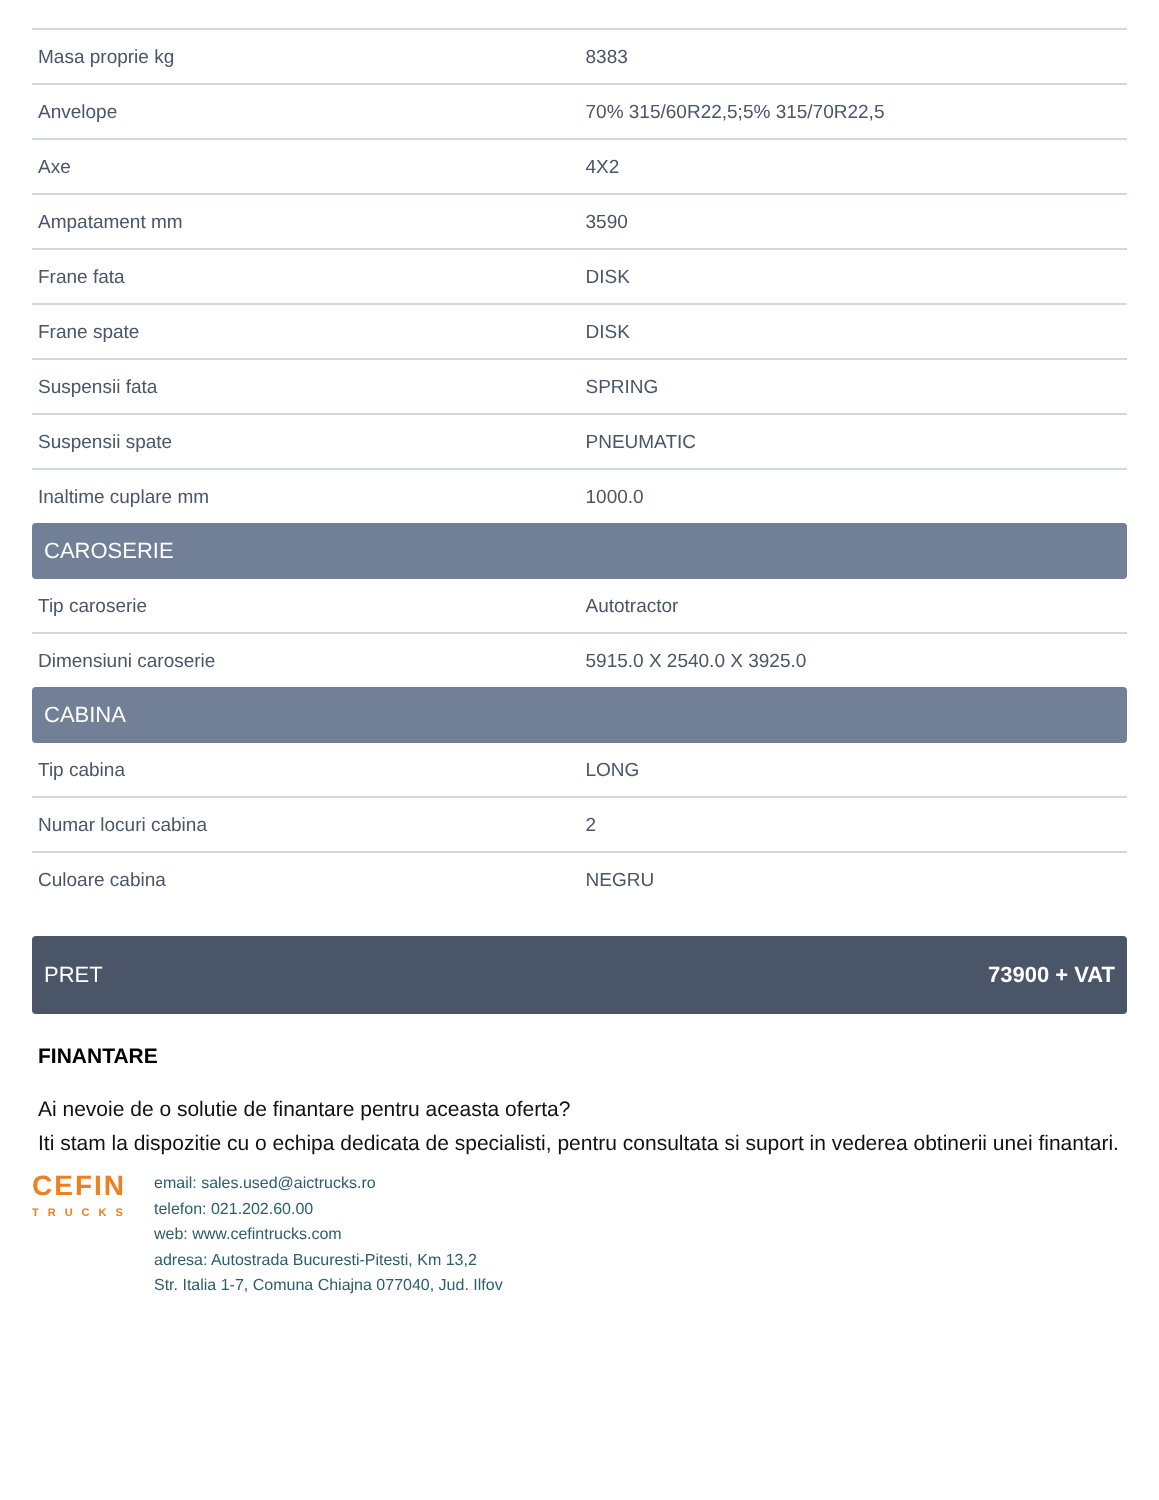| Masa proprie kg | 8383 |
| Anvelope | 70% 315/60R22,5;5% 315/70R22,5 |
| Axe | 4X2 |
| Ampatament mm | 3590 |
| Frane fata | DISK |
| Frane spate | DISK |
| Suspensii fata | SPRING |
| Suspensii spate | PNEUMATIC |
| Inaltime cuplare mm | 1000.0 |
CAROSERIE
| Tip caroserie | Autotractor |
| Dimensiuni caroserie | 5915.0 X 2540.0 X 3925.0 |
CABINA
| Tip cabina | LONG |
| Numar locuri cabina | 2 |
| Culoare cabina | NEGRU |
PRET 73900 + VAT
FINANTARE
Ai nevoie de o solutie de finantare pentru aceasta oferta?
Iti stam la dispozitie cu o echipa dedicata de specialisti, pentru consultata si suport in vederea obtinerii unei finantari.
CEFIN
TRUCKS
email: sales.used@aictrucks.ro
telefon: 021.202.60.00
web: www.cefintrucks.com
adresa: Autostrada Bucuresti-Pitesti, Km 13,2
Str. Italia 1-7, Comuna Chiajna 077040, Jud. Ilfov